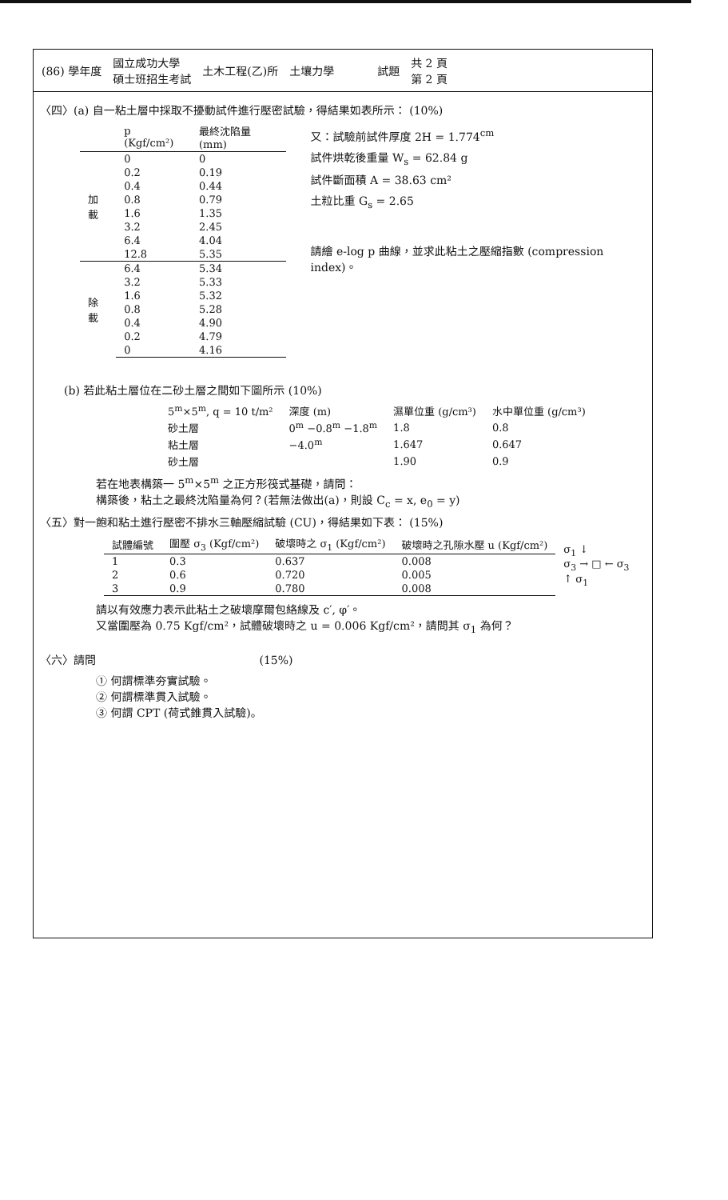(86) 學年度 國立成功大學
碩士班招生考試 土木工程(乙)所 土壤力學 試題 共 2 頁
第 2 頁
〈四〉(a) 自一粘土層中採取不擾動試件進行壓密試驗，得結果如表所示： (10%)
| | p (Kgf/cm²) | 最終沈陷量 (mm) |
| --- | --- | --- |
| 加載 | 0 | 0 |
| | 0.2 | 0.19 |
| | 0.4 | 0.44 |
| | 0.8 | 0.79 |
| | 1.6 | 1.35 |
| | 3.2 | 2.45 |
| | 6.4 | 4.04 |
| | 12.8 | 5.35 |
| 除載 | 6.4 | 5.34 |
| | 3.2 | 5.33 |
| | 1.6 | 5.32 |
| | 0.8 | 5.28 |
| | 0.4 | 4.90 |
| | 0.2 | 4.79 |
| | 0 | 4.16 |
又：試驗前試件厚度 2H = 1.774<sup>cm</sup>
試件烘乾後重量 W<sub>s</sub> = 62.84 g
試件斷面積 A = 38.63 cm²
土粒比重 G<sub>s</sub> = 2.65
請繪 e-log p 曲線，並求此粘土之壓縮指數 (compression index)。
(b) 若此粘土層位在二砂土層之間如下圖所示 (10%)
| 5<sup>m</sup>×5<sup>m</sup>, q = 10 t/m² | 深度 (m) | 濕單位重 (g/cm³) | 水中單位重 (g/cm³) |
| 砂土層 | 0<sup>m</sup> −0.8<sup>m</sup> −1.8<sup>m</sup> | 1.8 | 0.8 |
| 粘土層 | −4.0<sup>m</sup> | 1.647 | 0.647 |
| 砂土層 | | 1.90 | 0.9 |
若在地表構築一 5<sup>m</sup>×5<sup>m</sup> 之正方形筏式基礎，請問：
構築後，粘土之最終沈陷量為何？(若無法做出(a)，則設 C<sub>c</sub> = x, e<sub>0</sub> = y)
〈五〉對一飽和粘土進行壓密不排水三軸壓縮試驗 (CU)，得結果如下表： (15%)
| 試體編號 | 圍壓 σ<sub>3</sub> (Kgf/cm²) | 破壞時之 σ<sub>1</sub> (Kgf/cm²) | 破壞時之孔隙水壓 u (Kgf/cm²) | σ<sub>1</sub> ↓ σ<sub>3</sub> → □ ← σ<sub>3</sub> ↑ σ<sub>1</sub> |
| 1 | 0.3 | 0.637 | 0.008 | |
| 2 | 0.6 | 0.720 | 0.005 | |
| 3 | 0.9 | 0.780 | 0.008 | |
請以有效應力表示此粘土之破壞摩爾包絡線及 c′, φ′。
又當圍壓為 0.75 Kgf/cm²，試體破壞時之 u = 0.006 Kgf/cm²，請問其 σ<sub>1</sub> 為何？
〈六〉請問 (15%)
① 何謂標準夯實試驗。
② 何謂標準貫入試驗。
③ 何謂 CPT (荷式錐貫入試驗)。